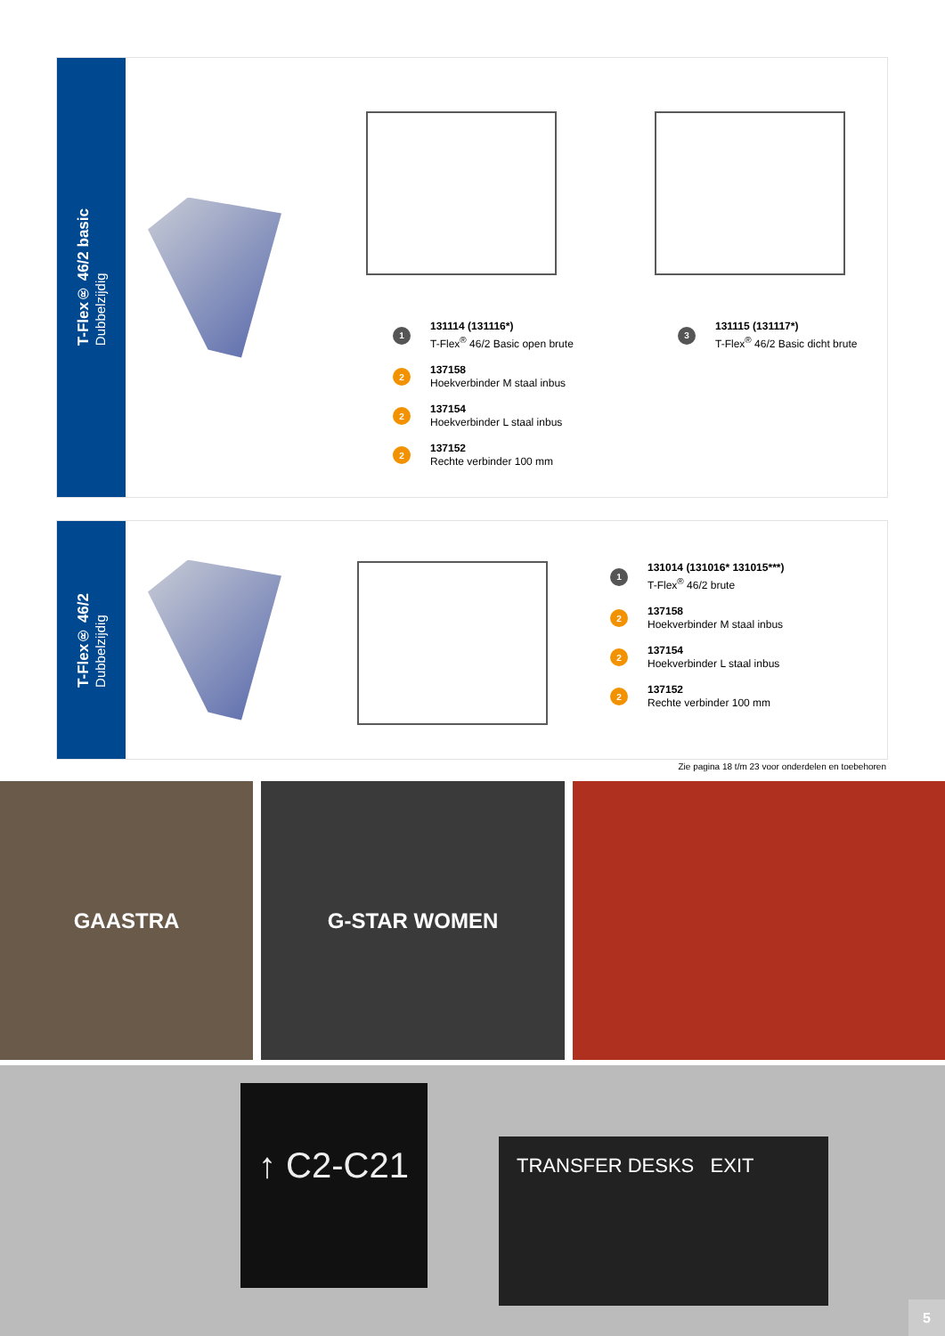T-Flex® 46/2 basic
Dubbelzijdig
1 131114 (131116*)
T-Flex<sup>®</sup> 46/2 Basic open brute
2 137158
Hoekverbinder M staal inbus
2 137154
Hoekverbinder L staal inbus
2 137152
Rechte verbinder 100 mm
3 131115 (131117*)
T-Flex<sup>®</sup> 46/2 Basic dicht brute
T-Flex® 46/2
Dubbelzijdig
1 131014 (131016* 131015***)
T-Flex<sup>®</sup> 46/2 brute
2 137158
Hoekverbinder M staal inbus
2 137154
Hoekverbinder L staal inbus
2 137152
Rechte verbinder 100 mm
Zie pagina 18 t/m 23 voor onderdelen en toebehoren
GAASTRA G-STAR WOMEN
TRANSFER DESKS EXIT
↑ C2-C21
5